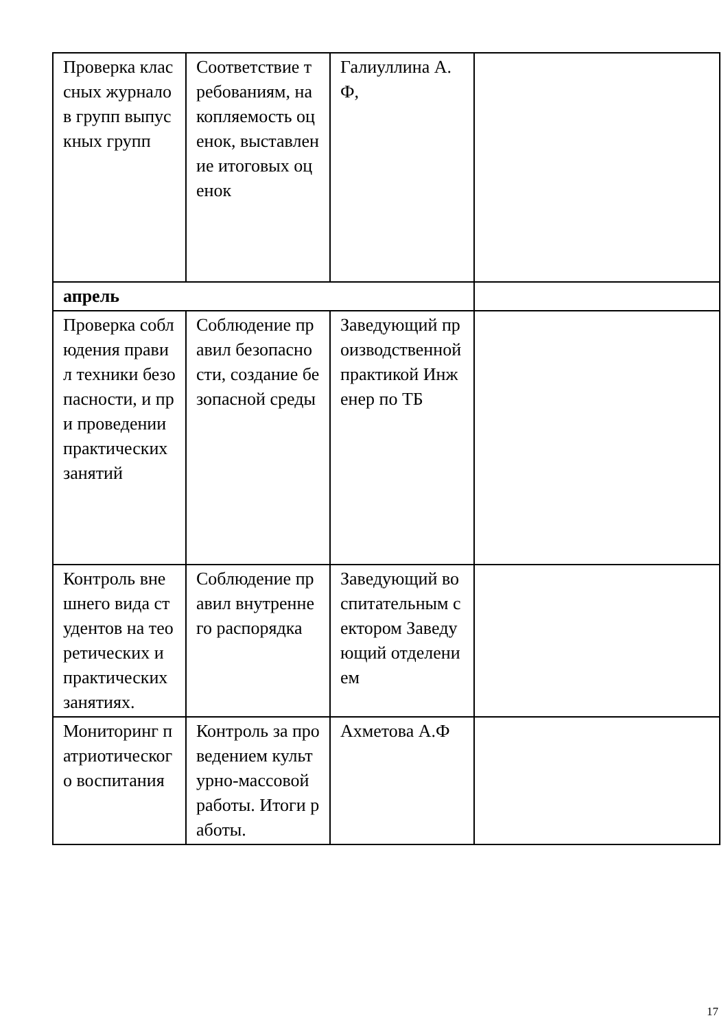| Проверка классных журналов групп выпускных групп | Соответствие требованиям, накопляемость оценок, выставление итоговых оценок | Галиуллина А.Ф, | |
| апрель | | | |
| Проверка соблюдения правил техники безопасности, и при проведении практических занятий | Соблюдение правил безопасности, создание безопасной среды | Заведующий производственной практикой Инженер по ТБ | |
| Контроль внешнего вида студентов на теоретических и практических занятиях. | Соблюдение правил внутреннего распорядка | Заведующий воспитательным сектором Заведующий отделением | |
| Мониторинг патриотического воспитания | Контроль за проведением культурно-массовой работы. Итоги работы. | Ахметова А.Ф | |
17